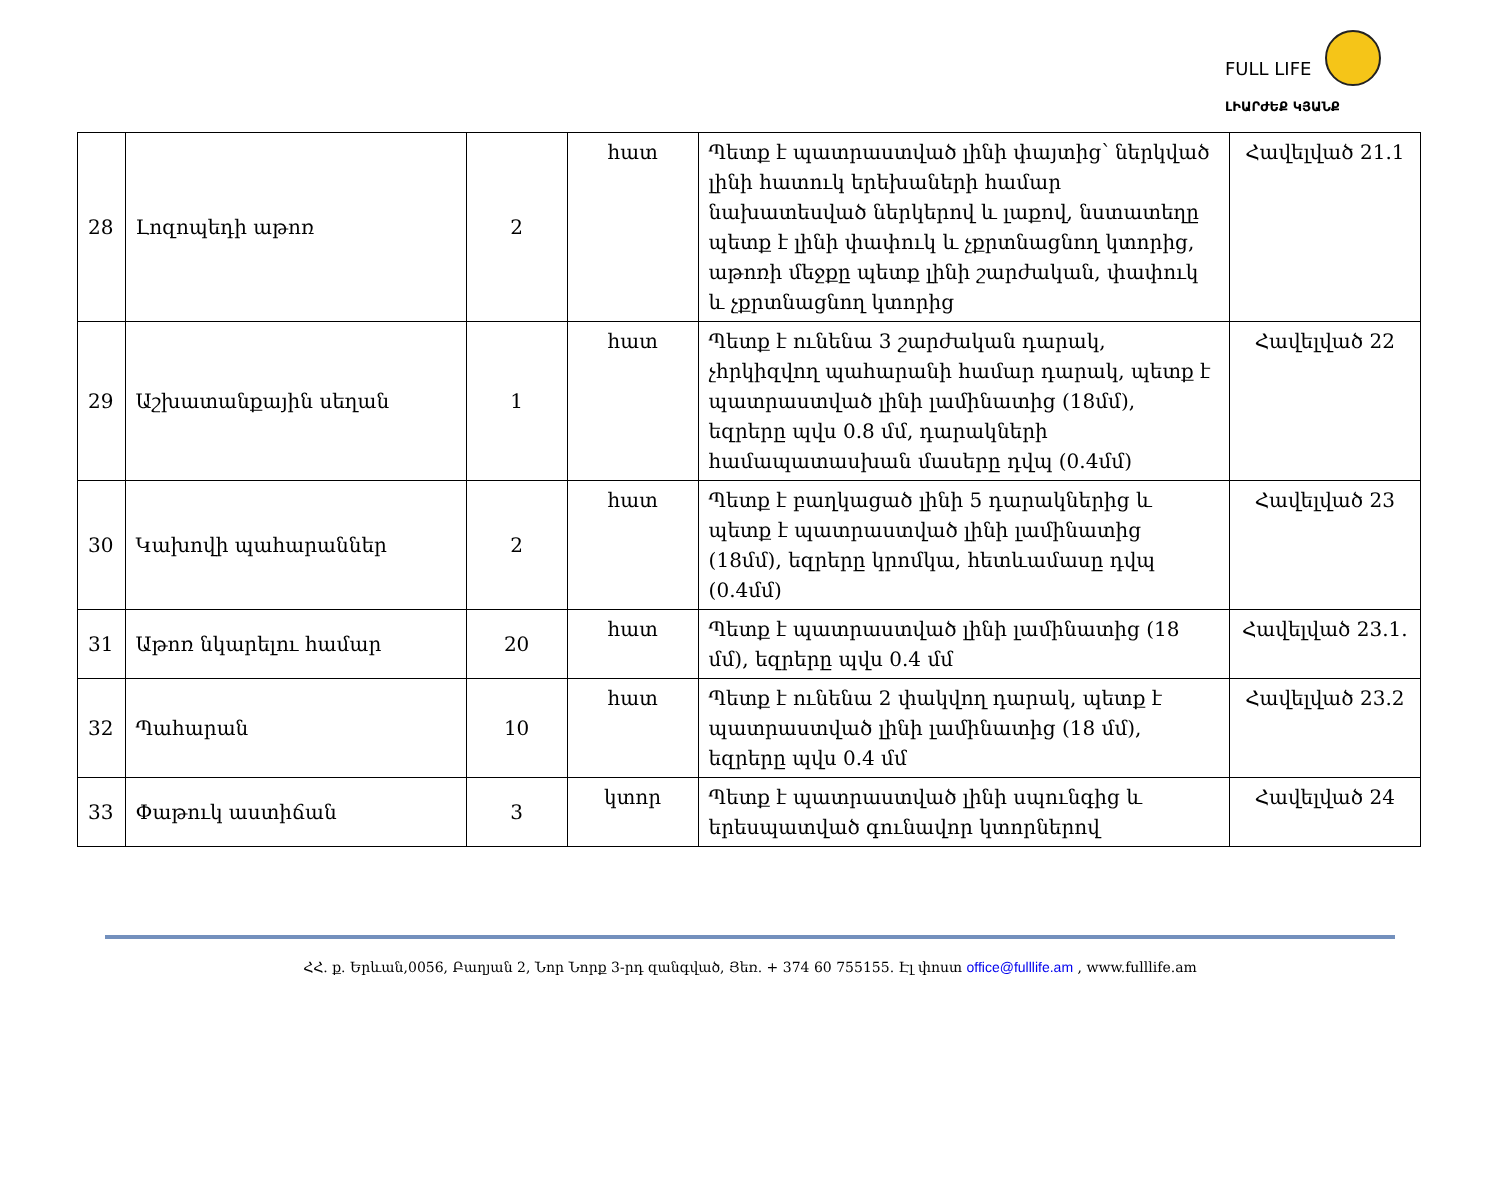FULL LIFE
ԼԻԱՐԺԵՔ ԿՅԱՆՔ
| 28 | Լոզոպեդի աթոռ | 2 | հատ | Պետք է պատրաստված լինի փայտից՝ ներկված լինի հատուկ երեխաների համար նախատեսված ներկերով և լաքով, նստատեղը պետք է լինի փափուկ և չքրտնացնող կտորից, աթոռի մեջքը պետք լինի շարժական, փափուկ և չքրտնացնող կտորից | Հավելված 21.1 |
| 29 | Աշխատանքային սեղան | 1 | հատ | Պետք է ունենա 3 շարժական դարակ, չհրկիզվող պահարանի համար դարակ, պետք է պատրաստված լինի լամինատից (18մմ), եզրերը պվս 0.8 մմ, դարակների համապատասխան մասերը դվպ (0.4մմ) | Հավելված 22 |
| 30 | Կախովի պահարաններ | 2 | հատ | Պետք է բաղկացած լինի 5 դարակներից և պետք է պատրաստված լինի լամինատից (18մմ), եզրերը կրոմկա, հետևամասը դվպ (0.4մմ) | Հավելված 23 |
| 31 | Աթոռ նկարելու համար | 20 | հատ | Պետք է պատրաստված լինի լամինատից (18 մմ), եզրերը պվս 0.4 մմ | Հավելված 23.1. |
| 32 | Պահարան | 10 | հատ | Պետք է ունենա 2 փակվող դարակ, պետք է պատրաստված լինի լամինատից (18 մմ), եզրերը պվս 0.4 մմ | Հավելված 23.2 |
| 33 | Փաթուկ աստիճան | 3 | կտոր | Պետք է պատրաստված լինի սպունգից և երեսպատված գունավոր կտորներով | Հավելված 24 |
ՀՀ. ք. Երևան,0056, Բաղյան 2, Նոր Նորք 3-րդ զանգված, Յեռ. + 374 60 755155. Էլ փոստ office@fulllife.am , www.fulllife.am